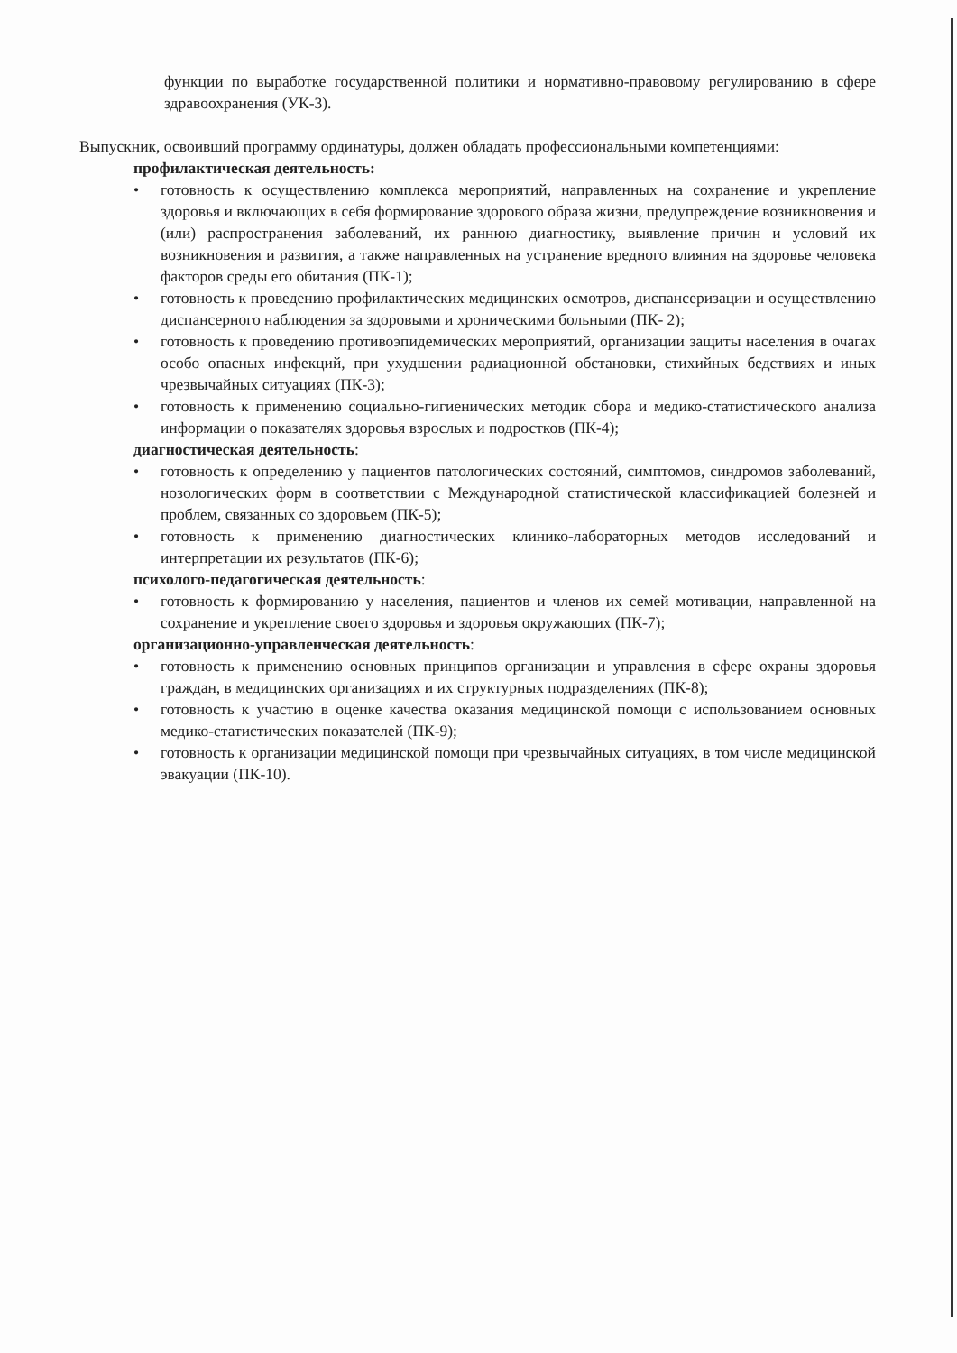функции по выработке государственной политики и нормативно-правовому регулированию в сфере здравоохранения (УК-3).
Выпускник, освоивший программу ординатуры, должен обладать профессиональными компетенциями:
профилактическая деятельность:
• готовность к осуществлению комплекса мероприятий, направленных на сохранение и укрепление здоровья и включающих в себя формирование здорового образа жизни, предупреждение возникновения и (или) распространения заболеваний, их раннюю диагностику, выявление причин и условий их возникновения и развития, а также направленных на устранение вредного влияния на здоровье человека факторов среды его обитания (ПК-1);
• готовность к проведению профилактических медицинских осмотров, диспансеризации и осуществлению диспансерного наблюдения за здоровыми и хроническими больными (ПК- 2);
• готовность к проведению противоэпидемических мероприятий, организации защиты населения в очагах особо опасных инфекций, при ухудшении радиационной обстановки, стихийных бедствиях и иных чрезвычайных ситуациях (ПК-3);
• готовность к применению социально-гигиенических методик сбора и медико-статистического анализа информации о показателях здоровья взрослых и подростков (ПК-4);
диагностическая деятельность:
• готовность к определению у пациентов патологических состояний, симптомов, синдромов заболеваний, нозологических форм в соответствии с Международной статистической классификацией болезней и проблем, связанных со здоровьем (ПК-5);
• готовность к применению диагностических клинико-лабораторных методов исследований и интерпретации их результатов (ПК-6);
психолого-педагогическая деятельность:
• готовность к формированию у населения, пациентов и членов их семей мотивации, направленной на сохранение и укрепление своего здоровья и здоровья окружающих (ПК-7);
организационно-управленческая деятельность:
• готовность к применению основных принципов организации и управления в сфере охраны здоровья граждан, в медицинских организациях и их структурных подразделениях (ПК-8);
• готовность к участию в оценке качества оказания медицинской помощи с использованием основных медико-статистических показателей (ПК-9);
• готовность к организации медицинской помощи при чрезвычайных ситуациях, в том числе медицинской эвакуации (ПК-10).